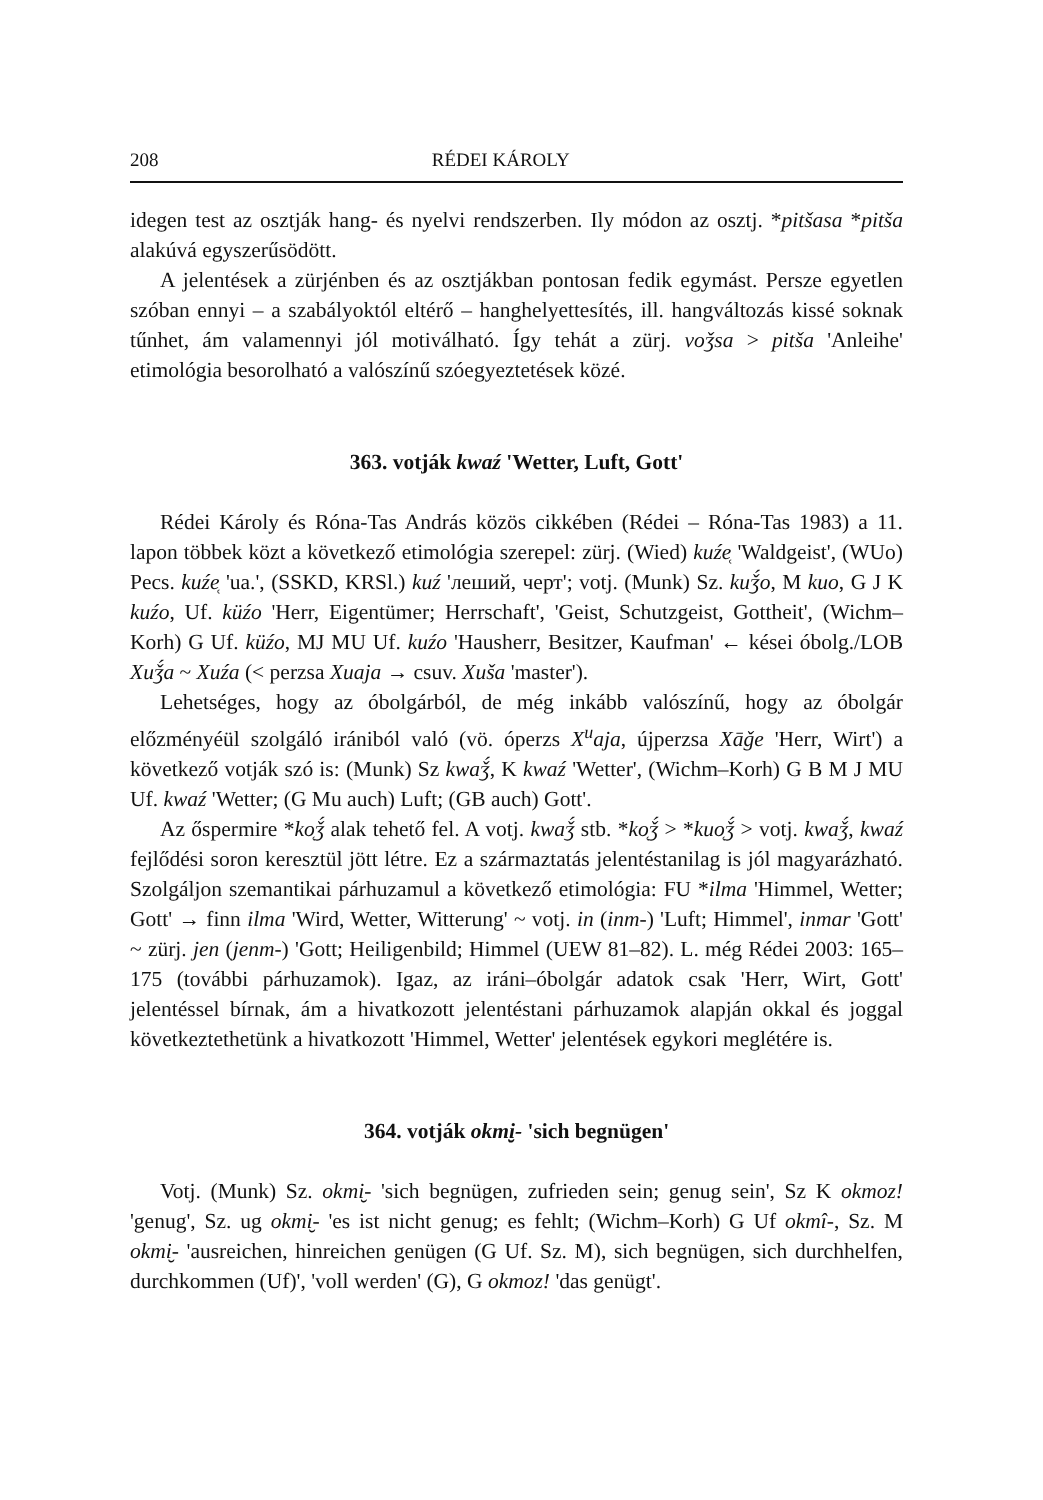208 RÉDEI KÁROLY
idegen test az osztják hang- és nyelvi rendszerben. Ily módon az osztj. *pitšasa *pitša alakúvá egyszerűsödött.
A jelentések a zürjénben és az osztjákban pontosan fedik egymást. Persze egyetlen szóban ennyi – a szabályoktól eltérő – hanghelyettesítés, ill. hangváltozás kissé soknak tűnhet, ám valamennyi jól motiválható. Így tehát a zürj. voǯsa > pitša 'Anleihe' etimológia besorolható a valószínű szóegyeztetések közé.
363. votják kwaź 'Wetter, Luft, Gott'
Rédei Károly és Róna-Tas András közös cikkében (Rédei – Róna-Tas 1983) a 11. lapon többek közt a következő etimológia szerepel: zürj. (Wied) kuźe̜ 'Waldgeist', (WUo) Pecs. kuźe̜ 'ua.', (SSKD, KRSl.) kuź 'леший, черт'; votj. (Munk) Sz. kuǯ́o, M kuo, G J K kuźo, Uf. küźo 'Herr, Eigentümer; Herrschaft', 'Geist, Schutzgeist, Gottheit', (Wichm–Korh) G Uf. küźo, MJ MU Uf. kuźo 'Hausherr, Besitzer, Kaufman' ← kései óbolg./LOB Xuǯ́a ~ Xuźa (< perzsa Xuaja → csuv. Xuša 'master').
Lehetséges, hogy az óbolgárból, de még inkább valószínű, hogy az óbolgár előzményéül szolgáló irániból való (vö. óperzs X<sup>u</sup>aja, újperzsa Xāǧe 'Herr, Wirt') a következő votják szó is: (Munk) Sz kwaǯ́, K kwaź 'Wetter', (Wichm–Korh) G B M J MU Uf. kwaź 'Wetter; (G Mu auch) Luft; (GB auch) Gott'.
Az őspermire *ko̜ǯ́ alak tehető fel. A votj. kwaǯ́ stb. *ko̜ǯ́ > *kuo̜ǯ́ > votj. kwaǯ́, kwaź fejlődési soron keresztül jött létre. Ez a származtatás jelentéstanilag is jól magyarázható. Szolgáljon szemantikai párhuzamul a következő etimológia: FU *ilma 'Himmel, Wetter; Gott' → finn ilma 'Wird, Wetter, Witterung' ~ votj. in (inm-) 'Luft; Himmel', inmar 'Gott' ~ zürj. jen (jenm-) 'Gott; Heiligenbild; Himmel (UEW 81–82). L. még Rédei 2003: 165–175 (további párhuzamok). Igaz, az iráni–óbolgár adatok csak 'Herr, Wirt, Gott' jelentéssel bírnak, ám a hivatkozott jelentéstani párhuzamok alapján okkal és joggal következtethetünk a hivatkozott 'Himmel, Wetter' jelentések egykori meglétére is.
364. votják okmi̮- 'sich begnügen'
Votj. (Munk) Sz. okmi̮- 'sich begnügen, zufrieden sein; genug sein', Sz K okmoz! 'genug', Sz. ug okmi̮- 'es ist nicht genug; es fehlt; (Wichm–Korh) G Uf okmî-, Sz. M okmi̮- 'ausreichen, hinreichen genügen (G Uf. Sz. M), sich begnügen, sich durchhelfen, durchkommen (Uf)', 'voll werden' (G), G okmoz! 'das genügt'.